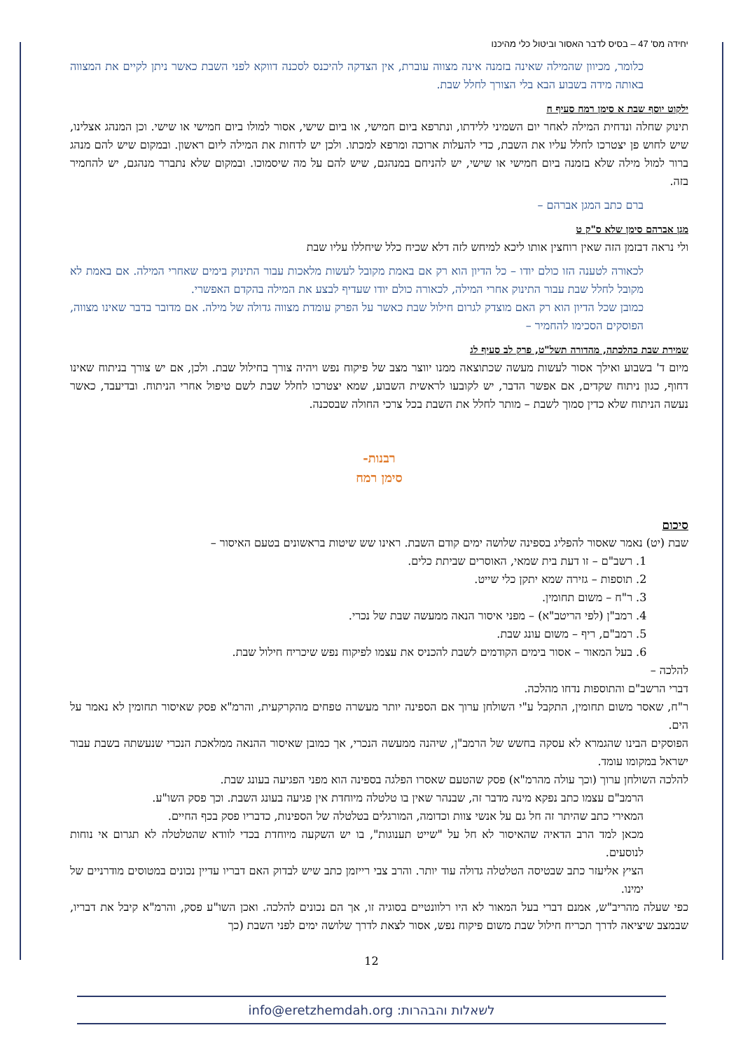יחידה מס' 47 – בסיס לדבר האסור וביטול כלי מהיכנו
כלומר, מכיוון שהמילה שאינה בזמנה אינה מצווה עוברת, אין הצדקה להיכנס לסכנה דווקא לפני השבת כאשר ניתן לקיים את המצווה באותה מידה בשבוע הבא בלי הצורך לחלל שבת.
ילקוט יוסף שבת א סימן רמח סעיף ח
תינוק שחלה ונדחית המילה לאחר יום השמיני ללידתו, ונתרפא ביום חמישי, או ביום שישי, אסור למולו ביום חמישי או שישי. וכן המנהג אצלינו, שיש לחוש פן יצטרכו לחלל עליו את השבת, כדי להעלות ארוכה ומרפא למכתו. ולכן יש לדחות את המילה ליום ראשון. ובמקום שיש להם מנהג ברור למול מילה שלא בזמנה ביום חמישי או שישי, יש להניחם במנהגם, שיש להם על מה שיסמוכו. ובמקום שלא נתברר מנהגם, יש להחמיר בזה.
ברם כתב המגן אברהם –
מגן אברהם סימן שלא ס"ק ט
ולי נראה דבזמן הזה שאין רוחצין אותו ליכא למיחש לזה דלא שכיח כלל שיחללו עליו שבת
לכאורה לטענה הזו כולם יודו – כל הדיון הוא רק אם באמת מקובל לעשות מלאכות עבור התינוק בימים שאחרי המילה. אם באמת לא מקובל לחלל שבת עבור התינוק אחרי המילה, לכאורה כולם יודו שעדיף לבצע את המילה בהקדם האפשרי.
כמובן שכל הדיון הוא רק האם מוצדק לגרום חילול שבת כאשר על הפרק עומדת מצווה גדולה של מילה. אם מדובר בדבר שאינו מצווה, הפוסקים הסכימו להחמיר –
שמירת שבת כהלכתה, מהדורה תשל"ט, פרק לב סעיף לג
מיום ד' בשבוע ואילך אסור לעשות מעשה שכתוצאה ממנו יווצר מצב של פיקוח נפש ויהיה צורך בחילול שבת. ולכן, אם יש צורך בניתוח שאינו דחוף, כגון ניתוח שקדים, אם אפשר הדבר, יש לקובעו לראשית השבוע, שמא יצטרכו לחלל שבת לשם טיפול אחרי הניתוח. ובדיעבד, כאשר נעשה הניתוח שלא כדין סמוך לשבת – מותר לחלל את השבת בכל צרכי החולה שבסכנה.
רבנות-
סימן רמח
סיכום
שבת (יט) נאמר שאסור להפליג בספינה שלושה ימים קודם השבת. ראינו שש שיטות בראשונים בטעם האיסור –
1. רשב"ם – זו דעת בית שמאי, האוסרים שביתת כלים.
2. תוספות – גזירה שמא יתקן כלי שייט.
3. ר"ח – משום תחומין.
4. רמב"ן (לפי הריטב"א) – מפני איסור הנאה ממעשה שבת של נכרי.
5. רמב"ם, ריף – משום עונג שבת.
6. בעל המאור – אסור בימים הקודמים לשבת להכניס את עצמו לפיקוח נפש שיכריח חילול שבת.
להלכה –
דברי הרשב"ם והתוספות נדחו מהלכה.
ר"ח, שאסר משום תחומין, התקבל ע"י השולחן ערוך אם הספינה יותר מעשרה טפחים מהקרקעית, והרמ"א פסק שאיסור תחומין לא נאמר על הים.
הפוסקים הבינו שהגמרא לא עסקה בחשש של הרמב"ן, שיהנה ממעשה הנכרי, אך כמובן שאיסור ההנאה ממלאכת הנכרי שנעשתה בשבת עבור ישראל במקומו עומד.
להלכה השולחן ערוך (וכך עולה מהרמ"א) פסק שהטעם שאסרו הפלגה בספינה הוא מפני הפגיעה בעונג שבת.
הרמב"ם עצמו כתב נפקא מינה מדבר זה, שבנהר שאין בו טלטלה מיוחדת אין פגיעה בעונג השבת. וכך פסק השו"ע.
המאירי כתב שהיתר זה חל גם על אנשי צוות וכדומה, המורגלים בטלטלה של הספינות, כדבריו פסק בכף החיים.
מכאן למד הרב הדאיה שהאיסור לא חל על "שייט תענוגות", בו יש השקעה מיוחדת בכדי לוודא שהטלטלה לא תגרום אי נוחות לנוסעים.
הציץ אליעזר כתב שבטיסה הטלטלה גדולה עוד יותר. והרב צבי רייזמן כתב שיש לבדוק האם דבריו עדיין נכונים במטוסים מודרניים של ימינו.
כפי שעלה מהריב"ש, אמנם דברי בעל המאור לא היו רלוונטיים בסוגיה זו, אך הם נכונים להלכה. ואכן השו"ע פסק, והרמ"א קיבל את דבריו, שבמצב שיציאה לדרך תכריח חילול שבת משום פיקוח נפש, אסור לצאת לדרך שלושה ימים לפני השבת (כך
12
לשאלות והבהרות: info@eretzhemdah.org